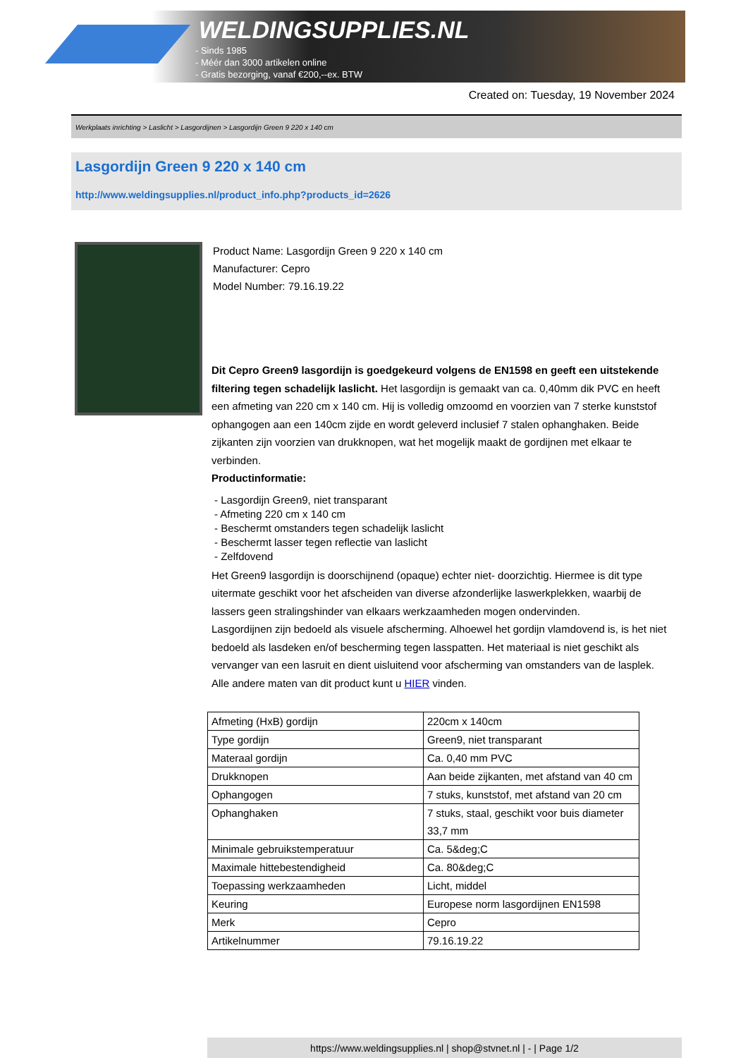WELDINGSUPPLIES.NL
- Sinds 1985
- Méér dan 3000 artikelen online
- Gratis bezorging, vanaf €200,--ex. BTW
Created on: Tuesday, 19 November 2024
Werkplaats inrichting > Laslicht > Lasgordijnen > Lasgordijn Green 9 220 x 140 cm
Lasgordijn Green 9 220 x 140 cm
http://www.weldingsupplies.nl/product_info.php?products_id=2626
Product Name: Lasgordijn Green 9 220 x 140 cm
Manufacturer: Cepro
Model Number: 79.16.19.22
Dit Cepro Green9 lasgordijn is goedgekeurd volgens de EN1598 en geeft een uitstekende filtering tegen schadelijk laslicht. Het lasgordijn is gemaakt van ca. 0,40mm dik PVC en heeft een afmeting van 220 cm x 140 cm. Hij is volledig omzoomd en voorzien van 7 sterke kunststof ophangogen aan een 140cm zijde en wordt geleverd inclusief 7 stalen ophanghaken. Beide zijkanten zijn voorzien van drukknopen, wat het mogelijk maakt de gordijnen met elkaar te verbinden.
Productinformatie:
- Lasgordijn Green9, niet transparant
- Afmeting 220 cm x 140 cm
- Beschermt omstanders tegen schadelijk laslicht
- Beschermt lasser tegen reflectie van laslicht
- Zelfdovend
Het Green9 lasgordijn is doorschijnend (opaque) echter niet- doorzichtig. Hiermee is dit type uitermate geschikt voor het afscheiden van diverse afzonderlijke laswerkplekken, waarbij de lassers geen stralingshinder van elkaars werkzaamheden mogen ondervinden.
Lasgordijnen zijn bedoeld als visuele afscherming. Alhoewel het gordijn vlamdovend is, is het niet bedoeld als lasdeken en/of bescherming tegen lasspatten. Het materiaal is niet geschikt als vervanger van een lasruit en dient uisluitend voor afscherming van omstanders van de lasplek.
Alle andere maten van dit product kunt u HIER vinden.
| Afmeting (HxB) gordijn | 220cm x 140cm |
| Type gordijn | Green9, niet transparant |
| Materaal gordijn | Ca. 0,40 mm PVC |
| Drukknopen | Aan beide zijkanten, met afstand van 40 cm |
| Ophangogen | 7 stuks, kunststof, met afstand van 20 cm |
| Ophanghaken | 7 stuks, staal, geschikt voor buis diameter 33,7 mm |
| Minimale gebruikstemperatuur | Ca. 5&deg;C |
| Maximale hittebestendigheid | Ca. 80&deg;C |
| Toepassing werkzaamheden | Licht, middel |
| Keuring | Europese norm lasgordijnen EN1598 |
| Merk | Cepro |
| Artikelnummer | 79.16.19.22 |
https://www.weldingsupplies.nl | shop@stvnet.nl | - | Page 1/2